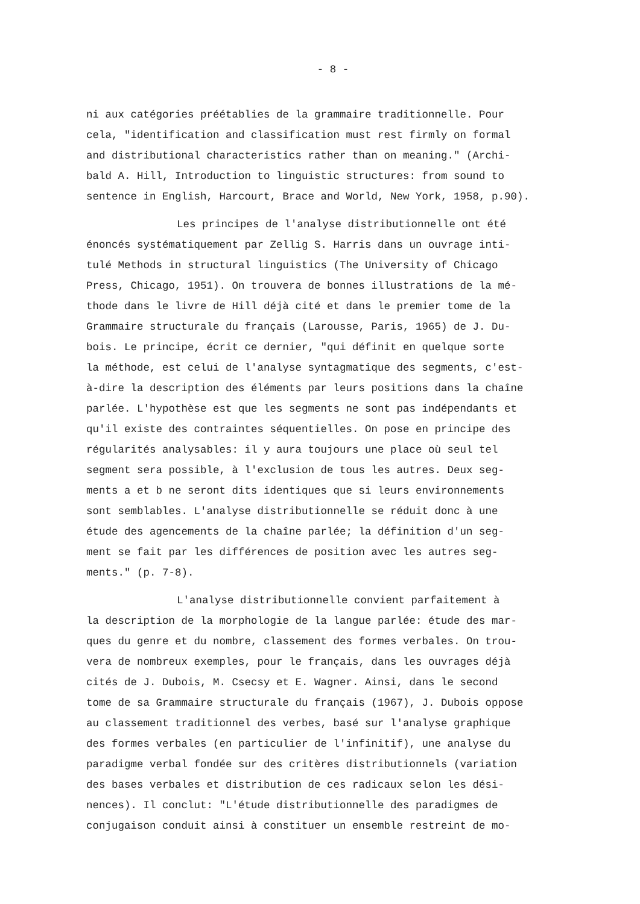- 8 -
ni aux catégories préétablies de la grammaire traditionnelle. Pour cela, "identification and classification must rest firmly on formal and distributional characteristics rather than on meaning." (Archi- bald A. Hill, Introduction to linguistic structures: from sound to sentence in English, Harcourt, Brace and World, New York, 1958, p.90).
Les principes de l'analyse distributionnelle ont été énoncés systématiquement par Zellig S. Harris dans un ouvrage inti- tulé Methods in structural linguistics (The University of Chicago Press, Chicago, 1951). On trouvera de bonnes illustrations de la mé- thode dans le livre de Hill déjà cité et dans le premier tome de la Grammaire structurale du français (Larousse, Paris, 1965) de J. Du- bois. Le principe, écrit ce dernier, "qui définit en quelque sorte la méthode, est celui de l'analyse syntagmatique des segments, c'est- à-dire la description des éléments par leurs positions dans la chaîne parlée. L'hypothèse est que les segments ne sont pas indépendants et qu'il existe des contraintes séquentielles. On pose en principe des régularités analysables: il y aura toujours une place où seul tel segment sera possible, à l'exclusion de tous les autres. Deux seg- ments a et b ne seront dits identiques que si leurs environnements sont semblables. L'analyse distributionnelle se réduit donc à une étude des agencements de la chaîne parlée; la définition d'un seg- ment se fait par les différences de position avec les autres seg- ments." (p. 7-8).
L'analyse distributionnelle convient parfaitement à la description de la morphologie de la langue parlée: étude des mar- ques du genre et du nombre, classement des formes verbales. On trou- vera de nombreux exemples, pour le français, dans les ouvrages déjà cités de J. Dubois, M. Csecsy et E. Wagner. Ainsi, dans le second tome de sa Grammaire structurale du français (1967), J. Dubois oppose au classement traditionnel des verbes, basé sur l'analyse graphique des formes verbales (en particulier de l'infinitif), une analyse du paradigme verbal fondée sur des critères distributionnels (variation des bases verbales et distribution de ces radicaux selon les dési- nences). Il conclut: "L'étude distributionnelle des paradigmes de conjugaison conduit ainsi à constituer un ensemble restreint de mo-